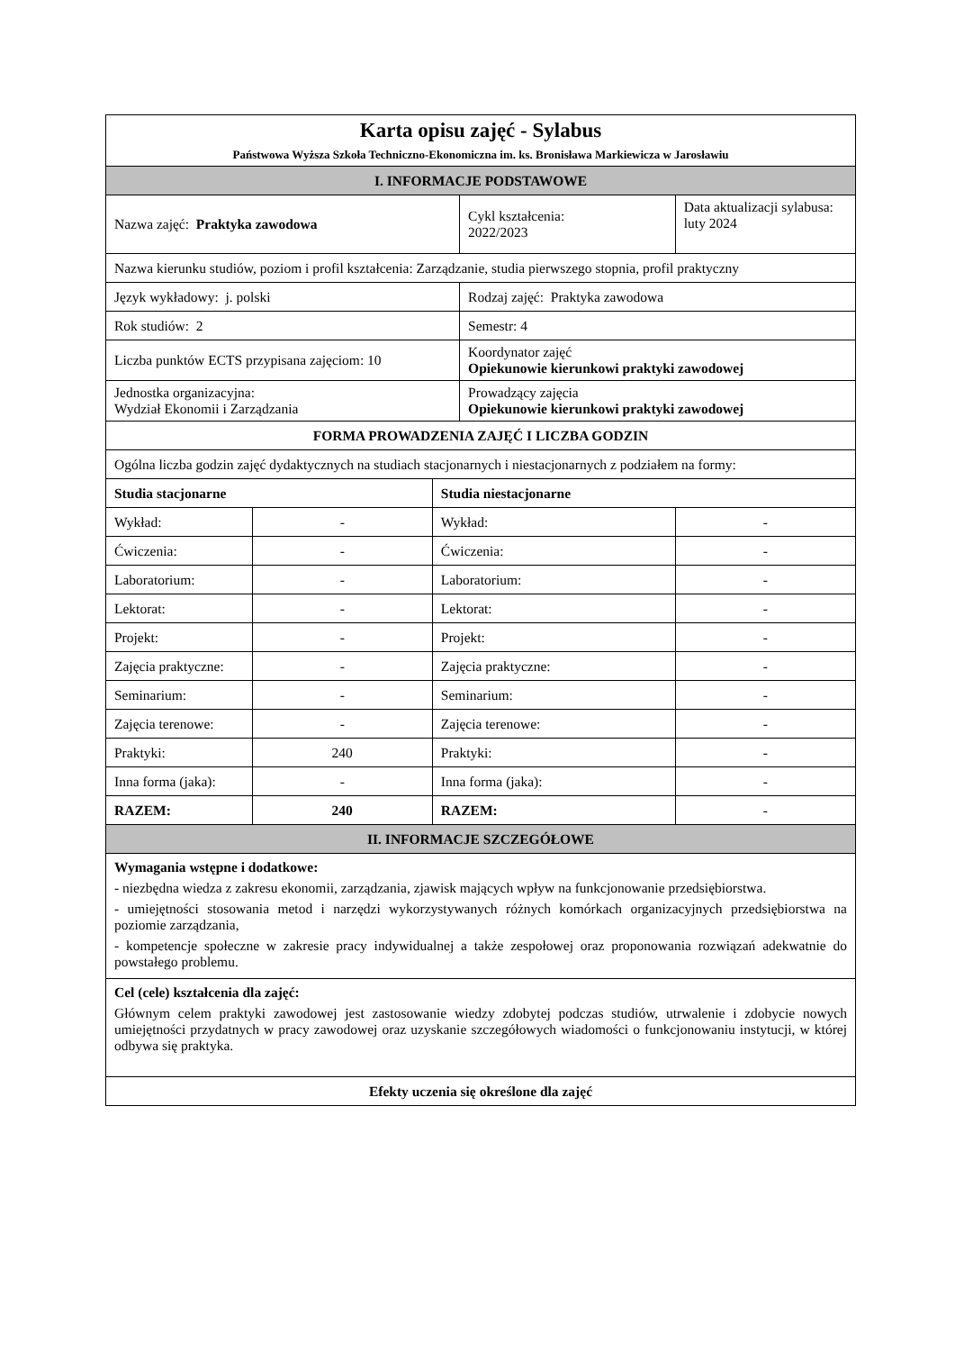| Karta opisu zajęć - Sylabus Państwowa Wyższa Szkoła Techniczno-Ekonomiczna im. ks. Bronisława Markiewicza w Jarosławiu | | | | |
| I. INFORMACJE PODSTAWOWE | | | | |
| Nazwa zajęć: Praktyka zawodowa | | | Cykl kształcenia: 2022/2023 | Data aktualizacji sylabusa: luty 2024 |
| Nazwa kierunku studiów, poziom i profil kształcenia: Zarządzanie, studia pierwszego stopnia, profil praktyczny | | | | |
| Język wykładowy: j. polski | | | Rodzaj zajęć: Praktyka zawodowa | |
| Rok studiów: 2 | | | Semestr: 4 | |
| Liczba punktów ECTS przypisana zajęciom: 10 | | | Koordynator zajęć Opiekunowie kierunkowi praktyki zawodowej | |
| Jednostka organizacyjna: Wydział Ekonomii i Zarządzania | | | Prowadzący zajęcia Opiekunowie kierunkowi praktyki zawodowej | |
| FORMA PROWADZENIA ZAJĘĆ I LICZBA GODZIN | | | | |
| Ogólna liczba godzin zajęć dydaktycznych na studiach stacjonarnych i niestacjonarnych z podziałem na formy: | | | | |
| Studia stacjonarne | | Studia niestacjonarne | | |
| Wykład: | - | Wykład: | | - |
| Ćwiczenia: | - | Ćwiczenia: | | - |
| Laboratorium: | - | Laboratorium: | | - |
| Lektorat: | - | Lektorat: | | - |
| Projekt: | - | Projekt: | | - |
| Zajęcia praktyczne: | - | Zajęcia praktyczne: | | - |
| Seminarium: | - | Seminarium: | | - |
| Zajęcia terenowe: | - | Zajęcia terenowe: | | - |
| Praktyki: | 240 | Praktyki: | | - |
| Inna forma (jaka): | - | Inna forma (jaka): | | - |
| RAZEM: | 240 | RAZEM: | | - |
| II. INFORMACJE SZCZEGÓŁOWE | | | | |
| Wymagania wstępne i dodatkowe: - niezbędna wiedza z zakresu ekonomii, zarządzania, zjawisk mających wpływ na funkcjonowanie przedsiębiorstwa. - umiejętności stosowania metod i narzędzi wykorzystywanych różnych komórkach organizacyjnych przedsiębiorstwa na poziomie zarządzania, - kompetencje społeczne w zakresie pracy indywidualnej a także zespołowej oraz proponowania rozwiązań adekwatnie do powstałego problemu. | | | | |
| Cel (cele) kształcenia dla zajęć: Głównym celem praktyki zawodowej jest zastosowanie wiedzy zdobytej podczas studiów, utrwalenie i zdobycie nowych umiejętności przydatnych w pracy zawodowej oraz uzyskanie szczegółowych wiadomości o funkcjonowaniu instytucji, w której odbywa się praktyka. | | | | |
| Efekty uczenia się określone dla zajęć | | | | |